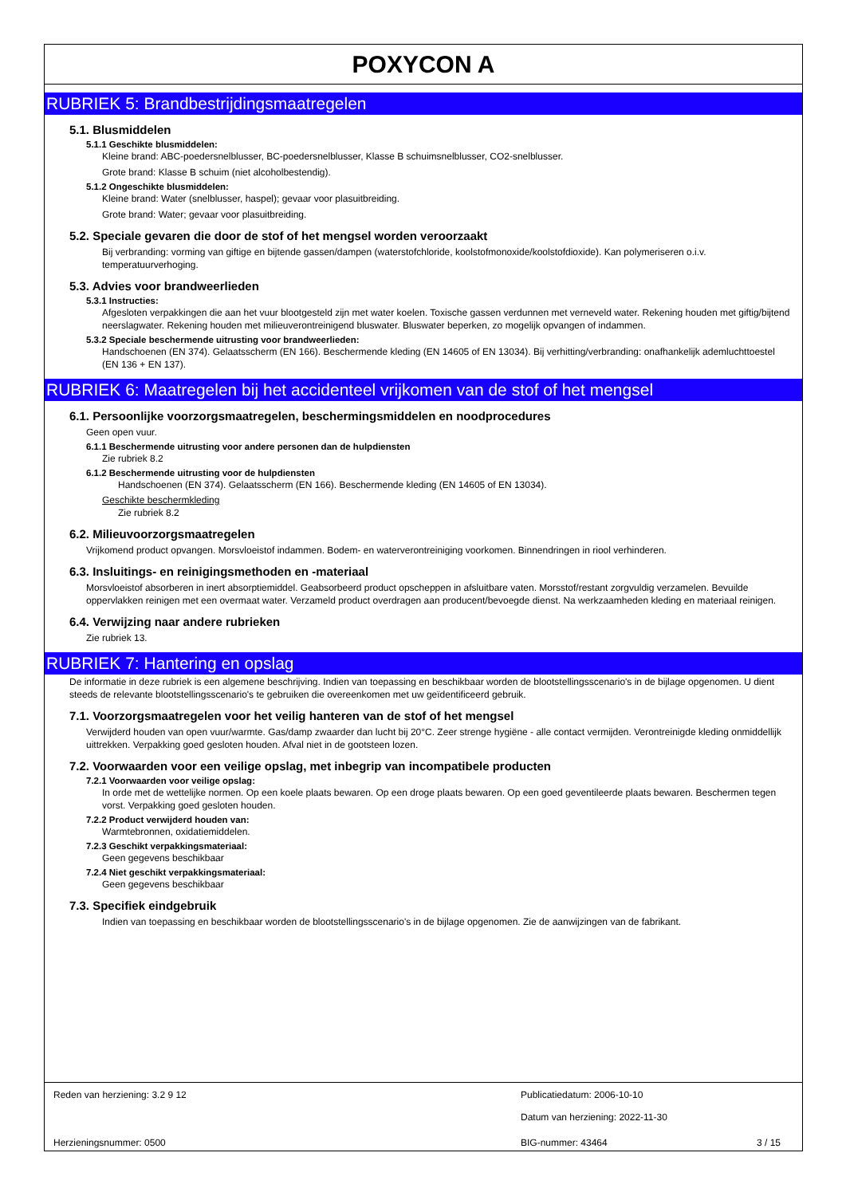POXYCON A
RUBRIEK 5: Brandbestrijdingsmaatregelen
5.1. Blusmiddelen
5.1.1 Geschikte blusmiddelen:
Kleine brand: ABC-poedersnelblusser, BC-poedersnelblusser, Klasse B schuimsnelblusser, CO2-snelblusser.
Grote brand: Klasse B schuim (niet alcoholbestendig).
5.1.2 Ongeschikte blusmiddelen:
Kleine brand: Water (snelblusser, haspel); gevaar voor plasuitbreiding.
Grote brand: Water; gevaar voor plasuitbreiding.
5.2. Speciale gevaren die door de stof of het mengsel worden veroorzaakt
Bij verbranding: vorming van giftige en bijtende gassen/dampen (waterstofchloride, koolstofmonoxide/koolstofdioxide). Kan polymeriseren o.i.v. temperatuurverhoging.
5.3. Advies voor brandweerlieden
5.3.1 Instructies:
Afgesloten verpakkingen die aan het vuur blootgesteld zijn met water koelen. Toxische gassen verdunnen met verneveld water. Rekening houden met giftig/bijtend neerslagwater. Rekening houden met milieuverontreinigend bluswater. Bluswater beperken, zo mogelijk opvangen of indammen.
5.3.2 Speciale beschermende uitrusting voor brandweerlieden:
Handschoenen (EN 374). Gelaatsscherm (EN 166). Beschermende kleding (EN 14605 of EN 13034). Bij verhitting/verbranding: onafhankelijk ademluchttoestel (EN 136 + EN 137).
RUBRIEK 6: Maatregelen bij het accidenteel vrijkomen van de stof of het mengsel
6.1. Persoonlijke voorzorgsmaatregelen, beschermingsmiddelen en noodprocedures
Geen open vuur.
6.1.1 Beschermende uitrusting voor andere personen dan de hulpdiensten
Zie rubriek 8.2
6.1.2 Beschermende uitrusting voor de hulpdiensten
Handschoenen (EN 374). Gelaatsscherm (EN 166). Beschermende kleding (EN 14605 of EN 13034).
Geschikte beschermkleding
Zie rubriek 8.2
6.2. Milieuvoorzorgsmaatregelen
Vrijkomend product opvangen. Morsvloeistof indammen. Bodem- en waterverontreiniging voorkomen. Binnendringen in riool verhinderen.
6.3. Insluitings- en reinigingsmethoden en -materiaal
Morsvloeistof absorberen in inert absorptiemiddel. Geabsorbeerd product opscheppen in afsluitbare vaten. Morsstof/restant zorgvuldig verzamelen. Bevuilde oppervlakken reinigen met een overmaat water. Verzameld product overdragen aan producent/bevoegde dienst. Na werkzaamheden kleding en materiaal reinigen.
6.4. Verwijzing naar andere rubrieken
Zie rubriek 13.
RUBRIEK 7: Hantering en opslag
De informatie in deze rubriek is een algemene beschrijving. Indien van toepassing en beschikbaar worden de blootstellingsscenario's in de bijlage opgenomen. U dient steeds de relevante blootstellingsscenario's te gebruiken die overeenkomen met uw geïdentificeerd gebruik.
7.1. Voorzorgsmaatregelen voor het veilig hanteren van de stof of het mengsel
Verwijderd houden van open vuur/warmte. Gas/damp zwaarder dan lucht bij 20°C. Zeer strenge hygiëne - alle contact vermijden. Verontreinigde kleding onmiddellijk uittrekken. Verpakking goed gesloten houden. Afval niet in de gootsteen lozen.
7.2. Voorwaarden voor een veilige opslag, met inbegrip van incompatibele producten
7.2.1 Voorwaarden voor veilige opslag:
In orde met de wettelijke normen. Op een koele plaats bewaren. Op een droge plaats bewaren. Op een goed geventileerde plaats bewaren. Beschermen tegen vorst. Verpakking goed gesloten houden.
7.2.2 Product verwijderd houden van:
Warmtebronnen, oxidatiemiddelen.
7.2.3 Geschikt verpakkingsmateriaal:
Geen gegevens beschikbaar
7.2.4 Niet geschikt verpakkingsmateriaal:
Geen gegevens beschikbaar
7.3. Specifiek eindgebruik
Indien van toepassing en beschikbaar worden de blootstellingsscenario's in de bijlage opgenomen. Zie de aanwijzingen van de fabrikant.
Reden van herziening: 3.2 9 12
Publicatiedatum: 2006-10-10
Datum van herziening: 2022-11-30
Herzieningsnummer: 0500 BIG-nummer: 43464 3 / 15